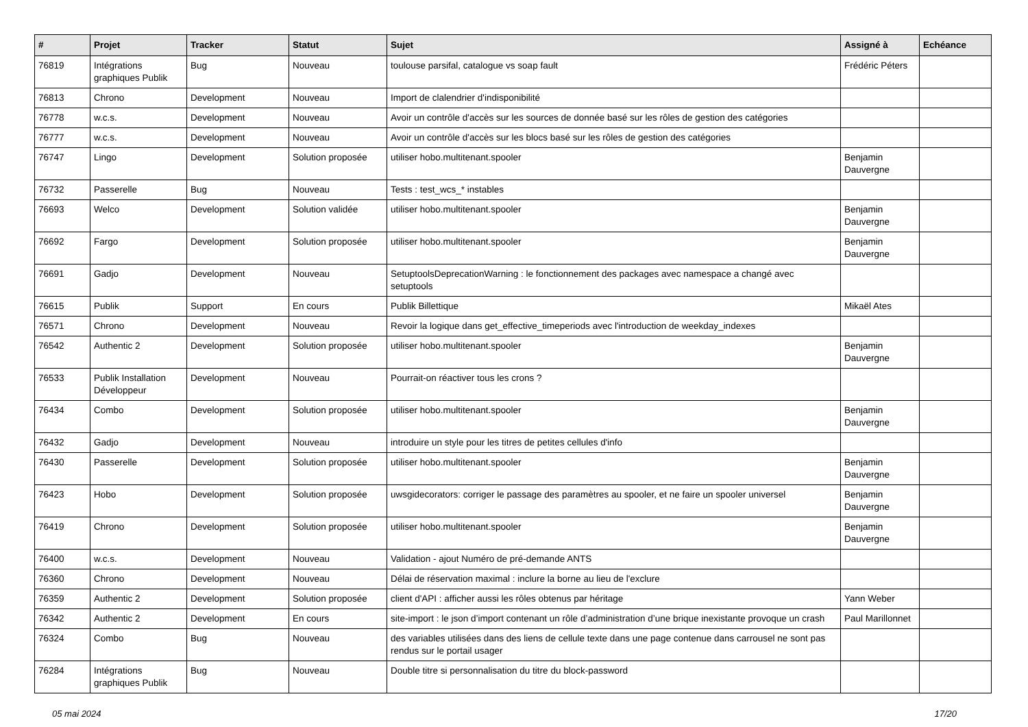| # | Projet | Tracker | Statut | Sujet | Assigné à | Echéance |
| --- | --- | --- | --- | --- | --- | --- |
| 76819 | Intégrations graphiques Publik | Bug | Nouveau | toulouse parsifal, catalogue vs soap fault | Frédéric Péters | |
| 76813 | Chrono | Development | Nouveau | Import de clalendrier d'indisponibilité | | |
| 76778 | w.c.s. | Development | Nouveau | Avoir un contrôle d'accès sur les sources de donnée basé sur les rôles de gestion des catégories | | |
| 76777 | w.c.s. | Development | Nouveau | Avoir un contrôle d'accès sur les blocs basé sur les rôles de gestion des catégories | | |
| 76747 | Lingo | Development | Solution proposée | utiliser hobo.multitenant.spooler | Benjamin Dauvergne | |
| 76732 | Passerelle | Bug | Nouveau | Tests : test_wcs_* instables | | |
| 76693 | Welco | Development | Solution validée | utiliser hobo.multitenant.spooler | Benjamin Dauvergne | |
| 76692 | Fargo | Development | Solution proposée | utiliser hobo.multitenant.spooler | Benjamin Dauvergne | |
| 76691 | Gadjo | Development | Nouveau | SetuptoolsDeprecationWarning : le fonctionnement des packages avec namespace a changé avec setuptools | | |
| 76615 | Publik | Support | En cours | Publik Billettique | Mikaël Ates | |
| 76571 | Chrono | Development | Nouveau | Revoir la logique dans get_effective_timeperiods avec l'introduction de weekday_indexes | | |
| 76542 | Authentic 2 | Development | Solution proposée | utiliser hobo.multitenant.spooler | Benjamin Dauvergne | |
| 76533 | Publik Installation Développeur | Development | Nouveau | Pourrait-on réactiver tous les crons ? | | |
| 76434 | Combo | Development | Solution proposée | utiliser hobo.multitenant.spooler | Benjamin Dauvergne | |
| 76432 | Gadjo | Development | Nouveau | introduire un style pour les titres de petites cellules d'info | | |
| 76430 | Passerelle | Development | Solution proposée | utiliser hobo.multitenant.spooler | Benjamin Dauvergne | |
| 76423 | Hobo | Development | Solution proposée | uwsgidecorators: corriger le passage des paramètres au spooler, et ne faire un spooler universel | Benjamin Dauvergne | |
| 76419 | Chrono | Development | Solution proposée | utiliser hobo.multitenant.spooler | Benjamin Dauvergne | |
| 76400 | w.c.s. | Development | Nouveau | Validation - ajout Numéro de pré-demande ANTS | | |
| 76360 | Chrono | Development | Nouveau | Délai de réservation maximal : inclure la borne au lieu de l'exclure | | |
| 76359 | Authentic 2 | Development | Solution proposée | client d'API : afficher aussi les rôles obtenus par héritage | Yann Weber | |
| 76342 | Authentic 2 | Development | En cours | site-import : le json d’import contenant un rôle d’administration d’une brique inexistante provoque un crash | Paul Marillonnet | |
| 76324 | Combo | Bug | Nouveau | des variables utilisées dans des liens de cellule texte dans une page contenue dans carrousel ne sont pas rendus sur le portail usager | | |
| 76284 | Intégrations graphiques Publik | Bug | Nouveau | Double titre si personnalisation du titre du block-password | | |
05 mai 2024 17/20